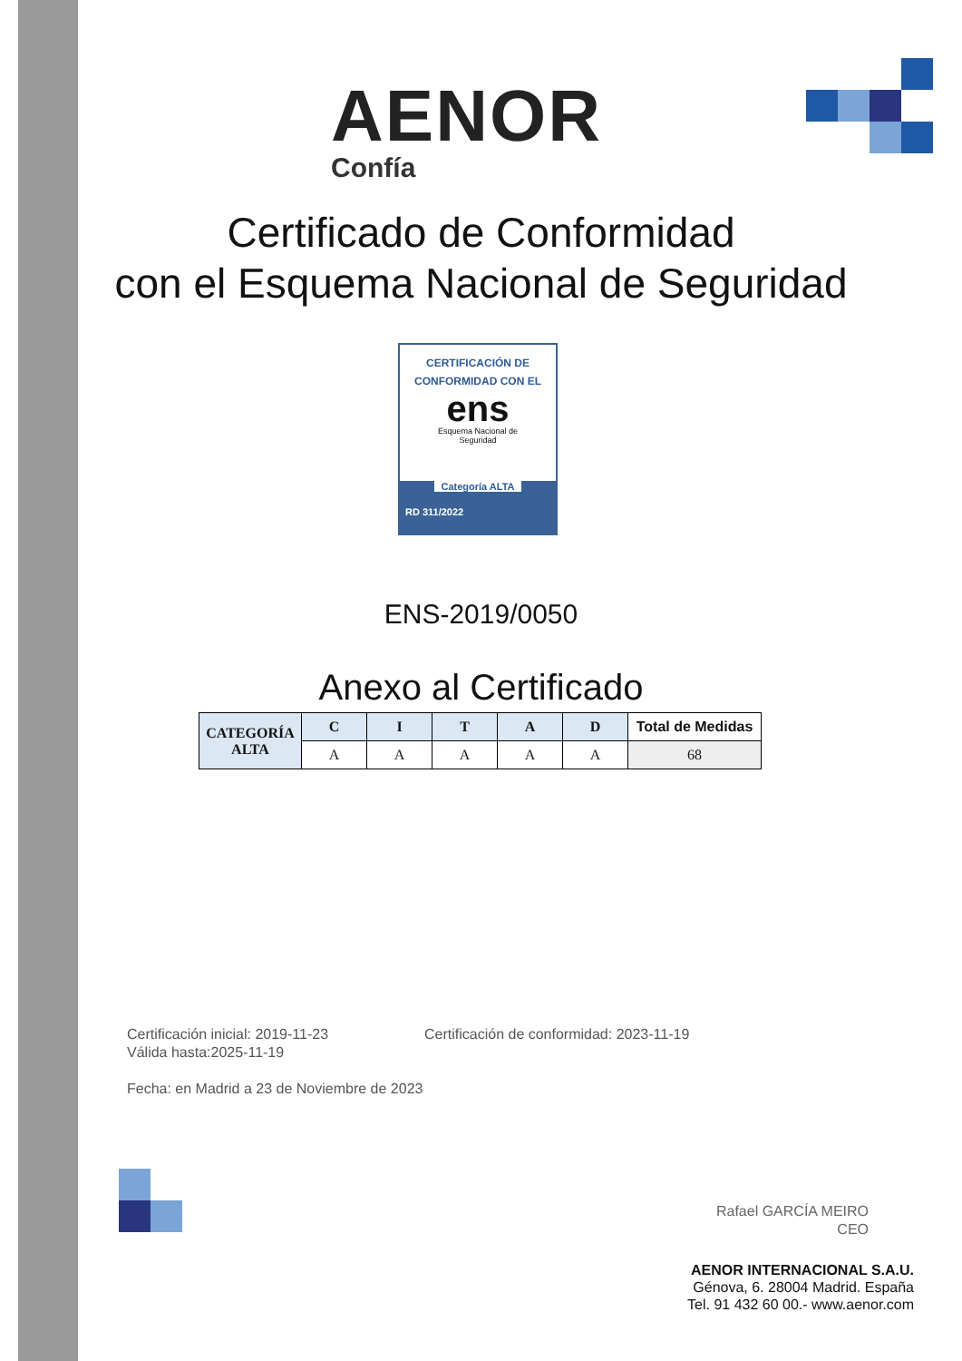AENOR
Confía
Certificado de Conformidad
con el Esquema Nacional de Seguridad
CERTIFICACIÓN DE
CONFORMIDAD CON EL
ens
Esquema Nacional de
Seguridad
Categoría ALTA
RD 311/2022
ENS-2019/0050
Anexo al Certificado
| CATEGORÍA ALTA | C | I | T | A | D | Total de Medidas |
| | A | A | A | A | A | 68 |
Certificación inicial: 2019-11-23 Certificación de conformidad: 2023-11-19
Válida hasta:2025-11-19
Fecha: en Madrid a 23 de Noviembre de 2023
Rafael GARCÍA MEIRO
CEO
AENOR INTERNACIONAL S.A.U.
Génova, 6. 28004 Madrid. España
Tel. 91 432 60 00.- www.aenor.com